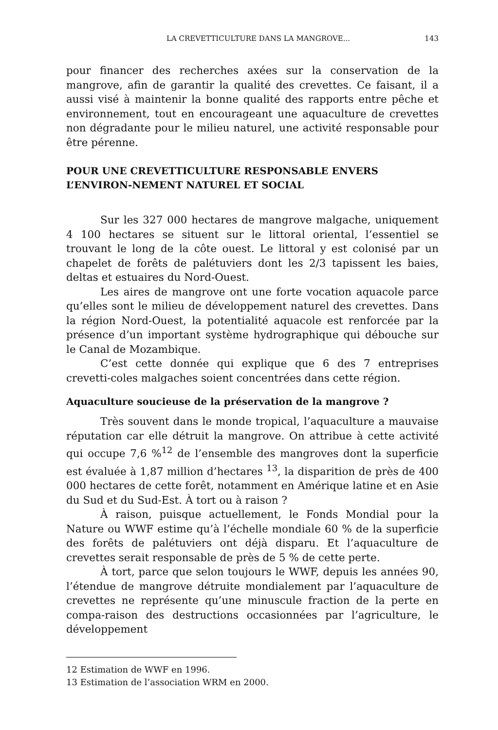LA CREVETTICULTURE DANS LA MANGROVE... 143
pour financer des recherches axées sur la conservation de la mangrove, afin de garantir la qualité des crevettes. Ce faisant, il a aussi visé à maintenir la bonne qualité des rapports entre pêche et environnement, tout en encourageant une aquaculture de crevettes non dégradante pour le milieu naturel, une activité responsable pour être pérenne.
POUR UNE CREVETTICULTURE RESPONSABLE ENVERS L’ENVIRON-NEMENT NATUREL ET SOCIAL
Sur les 327 000 hectares de mangrove malgache, uniquement 4 100 hectares se situent sur le littoral oriental, l’essentiel se trouvant le long de la côte ouest. Le littoral y est colonisé par un chapelet de forêts de palétuviers dont les 2/3 tapissent les baies, deltas et estuaires du Nord-Ouest.
Les aires de mangrove ont une forte vocation aquacole parce qu’elles sont le milieu de développement naturel des crevettes. Dans la région Nord-Ouest, la potentialité aquacole est renforcée par la présence d’un important système hydrographique qui débouche sur le Canal de Mozambique.
C’est cette donnée qui explique que 6 des 7 entreprises crevetti-coles malgaches soient concentrées dans cette région.
Aquaculture soucieuse de la préservation de la mangrove ?
Très souvent dans le monde tropical, l’aquaculture a mauvaise réputation car elle détruit la mangrove. On attribue à cette activité qui occupe 7,6 %<sup>12</sup> de l’ensemble des mangroves dont la superficie est évaluée à 1,87 million d’hectares <sup>13</sup>, la disparition de près de 400 000 hectares de cette forêt, notamment en Amérique latine et en Asie du Sud et du Sud-Est. À tort ou à raison ?
À raison, puisque actuellement, le Fonds Mondial pour la Nature ou WWF estime qu’à l’échelle mondiale 60 % de la superficie des forêts de palétuviers ont déjà disparu. Et l’aquaculture de crevettes serait responsable de près de 5 % de cette perte.
À tort, parce que selon toujours le WWF, depuis les années 90, l’étendue de mangrove détruite mondialement par l’aquaculture de crevettes ne représente qu’une minuscule fraction de la perte en compa-raison des destructions occasionnées par l’agriculture, le développement
12 Estimation de WWF en 1996.
13 Estimation de l’association WRM en 2000.